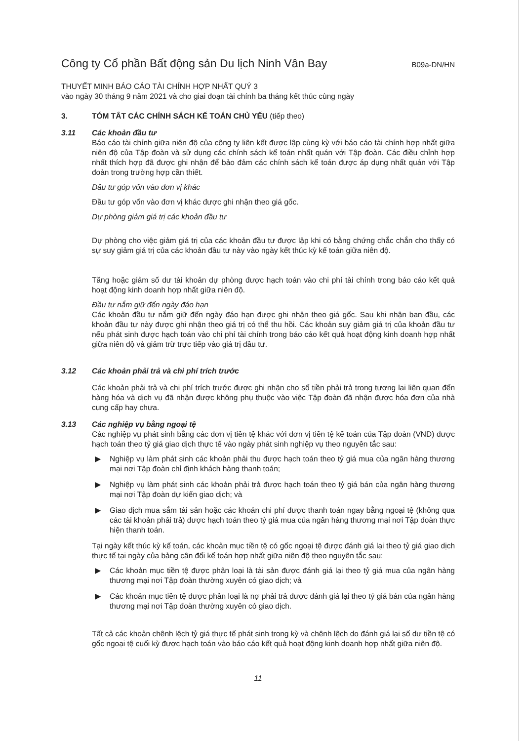Công ty Cổ phần Bất động sản Du lịch Ninh Vân Bay B09a-DN/HN
THUYẾT MINH BÁO CÁO TÀI CHÍNH HỢP NHẤT QUÝ 3
vào ngày 30 tháng 9 năm 2021 và cho giai đoạn tài chính ba tháng kết thúc cùng ngày
3. TÓM TẮT CÁC CHÍNH SÁCH KẾ TOÁN CHỦ YẾU (tiếp theo)
3.11 Các khoản đầu tư
Báo cáo tài chính giữa niên độ của công ty liên kết được lập cùng kỳ với báo cáo tài chính hợp nhất giữa niên độ của Tập đoàn và sử dụng các chính sách kế toán nhất quán với Tập đoàn. Các điều chỉnh hợp nhất thích hợp đã được ghi nhận để bảo đảm các chính sách kế toán được áp dụng nhất quán với Tập đoàn trong trường hợp cần thiết.
Đầu tư góp vốn vào đơn vị khác
Đầu tư góp vốn vào đơn vị khác được ghi nhận theo giá gốc.
Dự phòng giảm giá trị các khoản đầu tư
Dự phòng cho việc giảm giá trị của các khoản đầu tư được lập khi có bằng chứng chắc chắn cho thấy có sự suy giảm giá trị của các khoản đầu tư này vào ngày kết thúc kỳ kế toán giữa niên độ.
Tăng hoặc giảm số dư tài khoản dự phòng được hạch toán vào chi phí tài chính trong báo cáo kết quả hoạt động kinh doanh hợp nhất giữa niên độ.
Đầu tư nắm giữ đến ngày đáo hạn
Các khoản đầu tư nắm giữ đến ngày đáo hạn được ghi nhận theo giá gốc. Sau khi nhận ban đầu, các khoản đầu tư này được ghi nhận theo giá trị có thể thu hồi. Các khoản suy giảm giá trị của khoản đầu tư nếu phát sinh được hạch toán vào chi phí tài chính trong báo cáo kết quả hoạt động kinh doanh hợp nhất giữa niên độ và giảm trừ trực tiếp vào giá trị đầu tư.
3.12 Các khoản phải trả và chi phí trích trước
Các khoản phải trả và chi phí trích trước được ghi nhận cho số tiền phải trả trong tương lai liên quan đến hàng hóa và dịch vụ đã nhận được không phụ thuộc vào việc Tập đoàn đã nhận được hóa đơn của nhà cung cấp hay chưa.
3.13 Các nghiệp vụ bằng ngoại tệ
Các nghiệp vụ phát sinh bằng các đơn vị tiền tệ khác với đơn vị tiền tệ kế toán của Tập đoàn (VND) được hạch toán theo tỷ giá giao dịch thực tế vào ngày phát sinh nghiệp vụ theo nguyên tắc sau:
▶ Nghiệp vụ làm phát sinh các khoản phải thu được hạch toán theo tỷ giá mua của ngân hàng thương mại nơi Tập đoàn chỉ định khách hàng thanh toán;
▶ Nghiệp vụ làm phát sinh các khoản phải trả được hạch toán theo tỷ giá bán của ngân hàng thương mại nơi Tập đoàn dự kiến giao dịch; và
▶ Giao dịch mua sắm tài sản hoặc các khoản chi phí được thanh toán ngay bằng ngoại tệ (không qua các tài khoản phải trả) được hạch toán theo tỷ giá mua của ngân hàng thương mại nơi Tập đoàn thực hiện thanh toán.
Tại ngày kết thúc kỳ kế toán, các khoản mục tiền tệ có gốc ngoại tệ được đánh giá lại theo tỷ giá giao dịch thực tế tại ngày của bảng cân đối kế toán hợp nhất giữa niên độ theo nguyên tắc sau:
▶ Các khoản mục tiền tệ được phân loại là tài sản được đánh giá lại theo tỷ giá mua của ngân hàng thương mại nơi Tập đoàn thường xuyên có giao dịch; và
▶ Các khoản mục tiền tệ được phân loại là nợ phải trả được đánh giá lại theo tỷ giá bán của ngân hàng thương mại nơi Tập đoàn thường xuyên có giao dịch.
Tất cả các khoản chênh lệch tỷ giá thực tế phát sinh trong kỳ và chênh lệch do đánh giá lại số dư tiền tệ có gốc ngoại tệ cuối kỳ được hạch toán vào báo cáo kết quả hoạt động kinh doanh hợp nhất giữa niên độ.
11